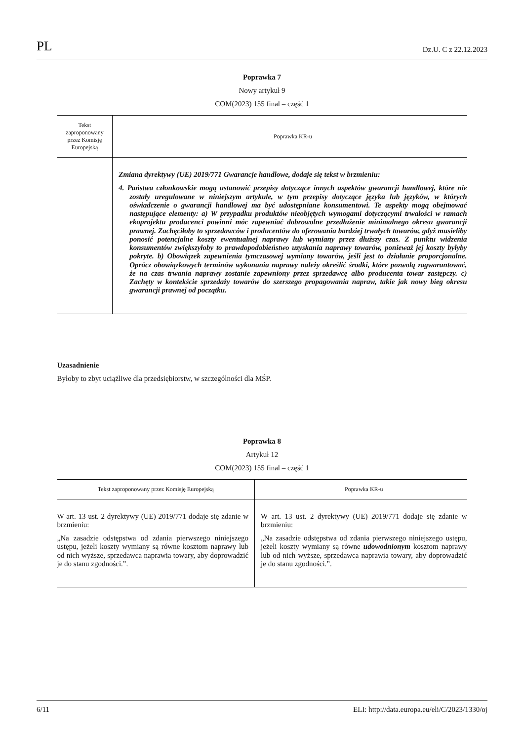PL Dz.U. C z 22.12.2023
Poprawka 7
Nowy artykuł 9
COM(2023) 155 final – część 1
| Tekst zaproponowany przez Komisję Europejską | Poprawka KR-u |
| --- | --- |
| | Zmiana dyrektywy (UE) 2019/771 Gwarancje handlowe, dodaje się tekst w brzmieniu: 4. Państwa członkowskie mogą ustanowić przepisy dotyczące innych aspektów gwarancji handlowej, które nie zostały uregulowane w niniejszym artykule, w tym przepisy dotyczące języka lub języków, w których oświadczenie o gwarancji handlowej ma być udostępniane konsumentowi. Te aspekty mogą obejmować następujące elementy: a) W przypadku produktów nieobjętych wymogami dotyczącymi trwałości w ramach ekoprojektu producenci powinni móc zapewniać dobrowolne przedłużenie minimalnego okresu gwarancji prawnej. Zachęciłoby to sprzedawców i producentów do oferowania bardziej trwałych towarów, gdyż musieliby ponosić potencjalne koszty ewentualnej naprawy lub wymiany przez dłuższy czas. Z punktu widzenia konsumentów zwiększyłoby to prawdopodobieństwo uzyskania naprawy towarów, ponieważ jej koszty byłyby pokryte. b) Obowiązek zapewnienia tymczasowej wymiany towarów, jeśli jest to działanie proporcjonalne. Oprócz obowiązkowych terminów wykonania naprawy należy określić środki, które pozwolą zagwarantować, że na czas trwania naprawy zostanie zapewniony przez sprzedawcę albo producenta towar zastępczy. c) Zachęty w kontekście sprzedaży towarów do szerszego propagowania napraw, takie jak nowy bieg okresu gwarancji prawnej od początku. |
Uzasadnienie
Byłoby to zbyt uciążliwe dla przedsiębiorstw, w szczególności dla MŚP.
Poprawka 8
Artykuł 12
COM(2023) 155 final – część 1
| Tekst zaproponowany przez Komisję Europejską | Poprawka KR-u |
| --- | --- |
| W art. 13 ust. 2 dyrektywy (UE) 2019/771 dodaje się zdanie w brzmieniu: „Na zasadzie odstępstwa od zdania pierwszego niniejszego ustępu, jeżeli koszty wymiany są równe kosztom naprawy lub od nich wyższe, sprzedawca naprawia towary, aby doprowadzić je do stanu zgodności.”. | W art. 13 ust. 2 dyrektywy (UE) 2019/771 dodaje się zdanie w brzmieniu: „Na zasadzie odstępstwa od zdania pierwszego niniejszego ustępu, jeżeli koszty wymiany są równe udowodnionym kosztom naprawy lub od nich wyższe, sprzedawca naprawia towary, aby doprowadzić je do stanu zgodności.”. |
6/11 ELI: http://data.europa.eu/eli/C/2023/1330/oj